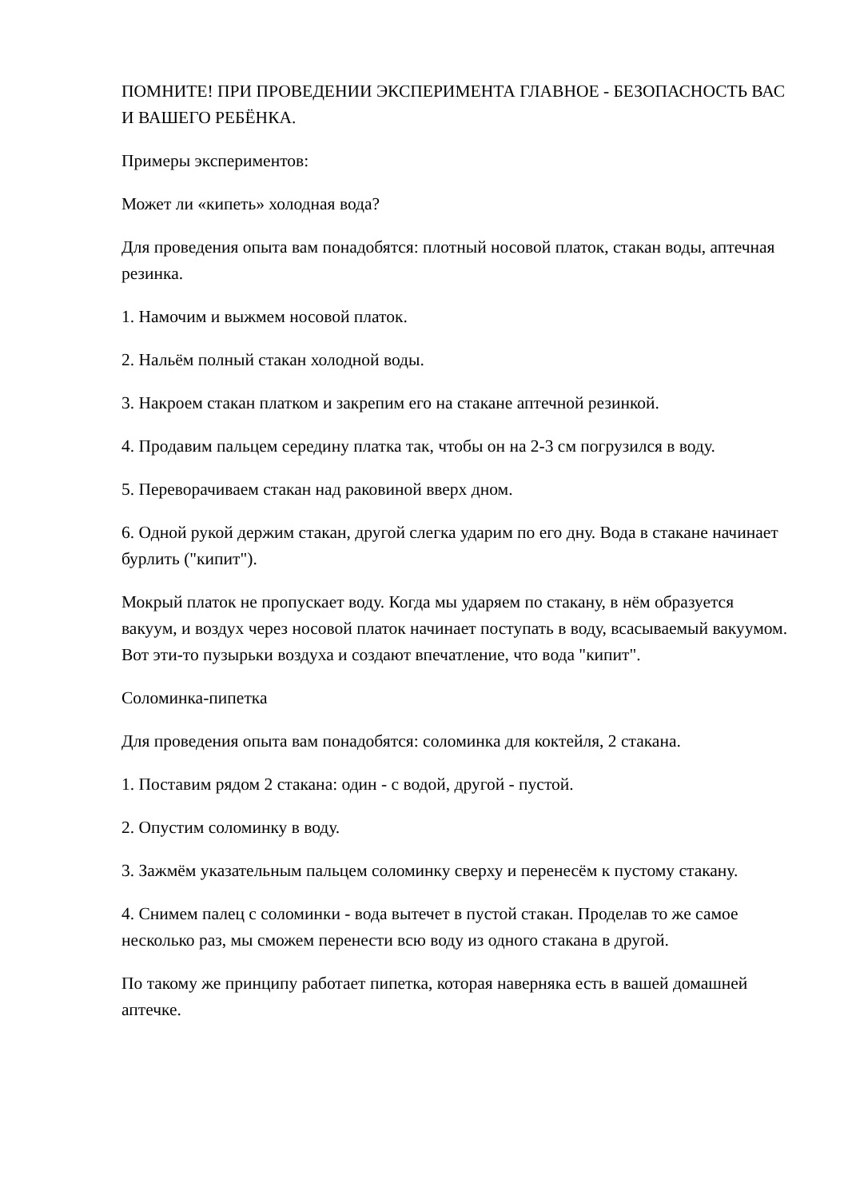ПОМНИТЕ! ПРИ ПРОВЕДЕНИИ ЭКСПЕРИМЕНТА ГЛАВНОЕ - БЕЗОПАСНОСТЬ ВАС И ВАШЕГО РЕБЁНКА.
Примеры экспериментов:
Может ли «кипеть» холодная вода?
Для проведения опыта вам понадобятся: плотный носовой платок, стакан воды, аптечная резинка.
1. Намочим и выжмем носовой платок.
2. Нальём полный стакан холодной воды.
3. Накроем стакан платком и закрепим его на стакане аптечной резинкой.
4. Продавим пальцем середину платка так, чтобы он на 2-3 см погрузился в воду.
5. Переворачиваем стакан над раковиной вверх дном.
6. Одной рукой держим стакан, другой слегка ударим по его дну. Вода в стакане начинает бурлить ("кипит").
Мокрый платок не пропускает воду. Когда мы ударяем по стакану, в нём образуется вакуум, и воздух через носовой платок начинает поступать в воду, всасываемый вакуумом. Вот эти-то пузырьки воздуха и создают впечатление, что вода "кипит".
Соломинка-пипетка
Для проведения опыта вам понадобятся: соломинка для коктейля, 2 стакана.
1. Поставим рядом 2 стакана: один - с водой, другой - пустой.
2. Опустим соломинку в воду.
3. Зажмём указательным пальцем соломинку сверху и перенесём к пустому стакану.
4. Снимем палец с соломинки - вода вытечет в пустой стакан. Проделав то же самое несколько раз, мы сможем перенести всю воду из одного стакана в другой.
По такому же принципу работает пипетка, которая наверняка есть в вашей домашней аптечке.